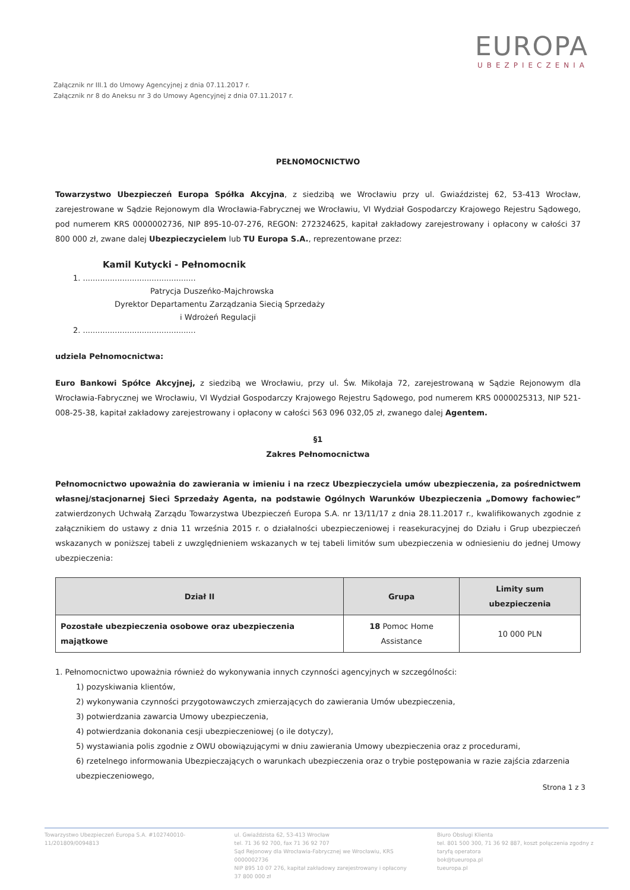EUROPA
UBEZPIECZENIA
Załącznik nr III.1 do Umowy Agencyjnej z dnia 07.11.2017 r.
Załącznik nr 8 do Aneksu nr 3 do Umowy Agencyjnej z dnia 07.11.2017 r.
PEŁNOMOCNICTWO
Towarzystwo Ubezpieczeń Europa Spółka Akcyjna, z siedzibą we Wrocławiu przy ul. Gwiaździstej 62, 53-413 Wrocław, zarejestrowane w Sądzie Rejonowym dla Wrocławia-Fabrycznej we Wrocławiu, VI Wydział Gospodarczy Krajowego Rejestru Sądowego, pod numerem KRS 0000002736, NIP 895-10-07-276, REGON: 272324625, kapitał zakładowy zarejestrowany i opłacony w całości 37 800 000 zł, zwane dalej Ubezpieczycielem lub TU Europa S.A., reprezentowane przez:
Kamil Kutycki - Pełnomocnik
1. ..............................................
Patrycja Duszeńko-Majchrowska
Dyrektor Departamentu Zarządzania Siecią Sprzedaży
i Wdrożeń Regulacji
2. ..............................................
udziela Pełnomocnictwa:
Euro Bankowi Spółce Akcyjnej, z siedzibą we Wrocławiu, przy ul. Św. Mikołaja 72, zarejestrowaną w Sądzie Rejonowym dla Wrocławia-Fabrycznej we Wrocławiu, VI Wydział Gospodarczy Krajowego Rejestru Sądowego, pod numerem KRS 0000025313, NIP 521-008-25-38, kapitał zakładowy zarejestrowany i opłacony w całości 563 096 032,05 zł, zwanego dalej Agentem.
§1
Zakres Pełnomocnictwa
Pełnomocnictwo upoważnia do zawierania w imieniu i na rzecz Ubezpieczyciela umów ubezpieczenia, za pośrednictwem własnej/stacjonarnej Sieci Sprzedaży Agenta, na podstawie Ogólnych Warunków Ubezpieczenia „Domowy fachowiec” zatwierdzonych Uchwałą Zarządu Towarzystwa Ubezpieczeń Europa S.A. nr 13/11/17 z dnia 28.11.2017 r., kwalifikowanych zgodnie z załącznikiem do ustawy z dnia 11 września 2015 r. o działalności ubezpieczeniowej i reasekuracyjnej do Działu i Grup ubezpieczeń wskazanych w poniższej tabeli z uwzględnieniem wskazanych w tej tabeli limitów sum ubezpieczenia w odniesieniu do jednej Umowy ubezpieczenia:
| Dział II | Grupa | Limity sum ubezpieczenia |
| --- | --- | --- |
| Pozostałe ubezpieczenia osobowe oraz ubezpieczenia majątkowe | 18 Pomoc Home Assistance | 10 000 PLN |
1. Pełnomocnictwo upoważnia również do wykonywania innych czynności agencyjnych w szczególności:
1) pozyskiwania klientów,
2) wykonywania czynności przygotowawczych zmierzających do zawierania Umów ubezpieczenia,
3) potwierdzania zawarcia Umowy ubezpieczenia,
4) potwierdzania dokonania cesji ubezpieczeniowej (o ile dotyczy),
5) wystawiania polis zgodnie z OWU obowiązującymi w dniu zawierania Umowy ubezpieczenia oraz z procedurami,
6) rzetelnego informowania Ubezpieczających o warunkach ubezpieczenia oraz o trybie postępowania w razie zajścia zdarzenia ubezpieczeniowego,
Strona 1 z 3
Towarzystwo Ubezpieczeń Europa S.A. #102740010-11/201809/0094813
ul. Gwiaździsta 62, 53-413 Wrocław
tel. 71 36 92 700, fax 71 36 92 707
Sąd Rejonowy dla Wrocławia-Fabrycznej we Wrocławiu, KRS 0000002736
NIP 895 10 07 276, kapitał zakładowy zarejestrowany i opłacony 37 800 000 zł
Biuro Obsługi Klienta
tel. 801 500 300, 71 36 92 887, koszt połączenia zgodny z taryfą operatora
bok@tueuropa.pl
tueuropa.pl